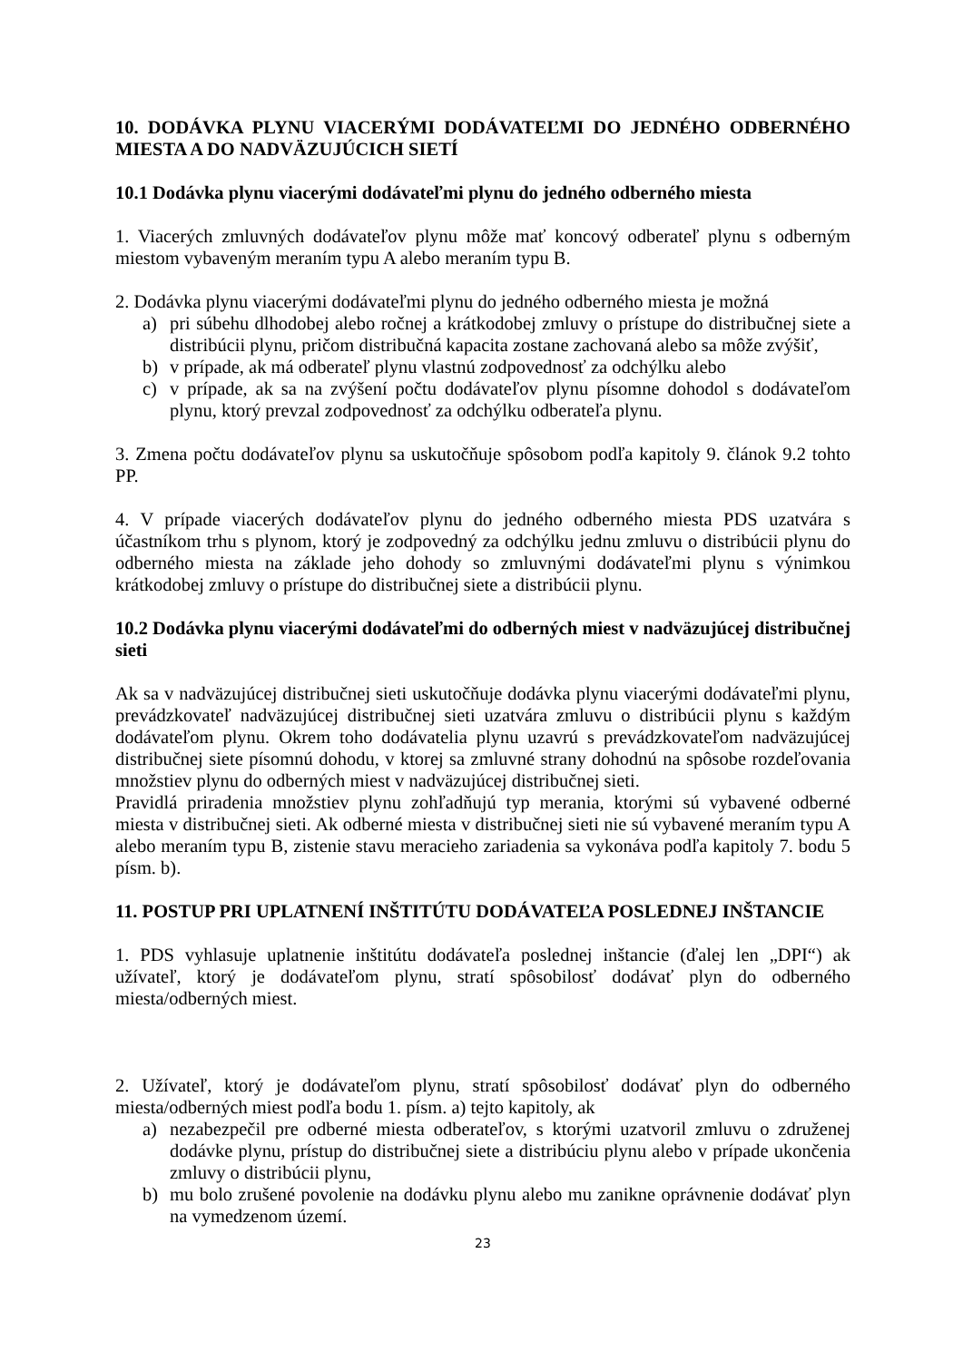10. DODÁVKA PLYNU VIACERÝMI DODÁVATEĽMI DO JEDNÉHO ODBERNÉHO MIESTA A DO NADVÄZUJÚCICH SIETÍ
10.1 Dodávka plynu viacerými dodávateľmi plynu do jedného odberného miesta
1. Viacerých zmluvných dodávateľov plynu môže mať koncový odberateľ plynu s odberným miestom vybaveným meraním typu A alebo meraním typu B.
2. Dodávka plynu viacerými dodávateľmi plynu do jedného odberného miesta je možná
a) pri súbehu dlhodobej alebo ročnej a krátkodobej zmluvy o prístupe do distribučnej siete a distribúcii plynu, pričom distribučná kapacita zostane zachovaná alebo sa môže zvýšiť,
b) v prípade, ak má odberateľ plynu vlastnú zodpovednosť za odchýlku alebo
c) v prípade, ak sa na zvýšení počtu dodávateľov plynu písomne dohodol s dodávateľom plynu, ktorý prevzal zodpovednosť za odchýlku odberateľa plynu.
3. Zmena počtu dodávateľov plynu sa uskutočňuje spôsobom podľa kapitoly 9. článok 9.2 tohto PP.
4. V prípade viacerých dodávateľov plynu do jedného odberného miesta PDS uzatvára s účastníkom trhu s plynom, ktorý je zodpovedný za odchýlku jednu zmluvu o distribúcii plynu do odberného miesta na základe jeho dohody so zmluvnými dodávateľmi plynu s výnimkou krátkodobej zmluvy o prístupe do distribučnej siete a distribúcii plynu.
10.2 Dodávka plynu viacerými dodávateľmi do odberných miest v nadväzujúcej distribučnej sieti
Ak sa v nadväzujúcej distribučnej sieti uskutočňuje dodávka plynu viacerými dodávateľmi plynu, prevádzkovateľ nadväzujúcej distribučnej sieti uzatvára zmluvu o distribúcii plynu s každým dodávateľom plynu. Okrem toho dodávatelia plynu uzavrú s prevádzkovateľom nadväzujúcej distribučnej siete písomnú dohodu, v ktorej sa zmluvné strany dohodnú na spôsobe rozdeľovania množstiev plynu do odberných miest v nadväzujúcej distribučnej sieti.
Pravidlá priradenia množstiev plynu zohľadňujú typ merania, ktorými sú vybavené odberné miesta v distribučnej sieti. Ak odberné miesta v distribučnej sieti nie sú vybavené meraním typu A alebo meraním typu B, zistenie stavu meracieho zariadenia sa vykonáva podľa kapitoly 7. bodu 5 písm. b).
11. POSTUP PRI UPLATNENÍ INŠTITÚTU DODÁVATEĽA POSLEDNEJ INŠTANCIE
1. PDS vyhlasuje uplatnenie inštitútu dodávateľa poslednej inštancie (ďalej len „DPI“) ak užívateľ, ktorý je dodávateľom plynu, stratí spôsobilosť dodávať plyn do odberného miesta/odberných miest.
2. Užívateľ, ktorý je dodávateľom plynu, stratí spôsobilosť dodávať plyn do odberného miesta/odberných miest podľa bodu 1. písm. a) tejto kapitoly, ak
a) nezabezpečil pre odberné miesta odberateľov, s ktorými uzatvoril zmluvu o združenej dodávke plynu, prístup do distribučnej siete a distribúciu plynu alebo v prípade ukončenia zmluvy o distribúcii plynu,
b) mu bolo zrušené povolenie na dodávku plynu alebo mu zanikne oprávnenie dodávať plyn na vymedzenom území.
23